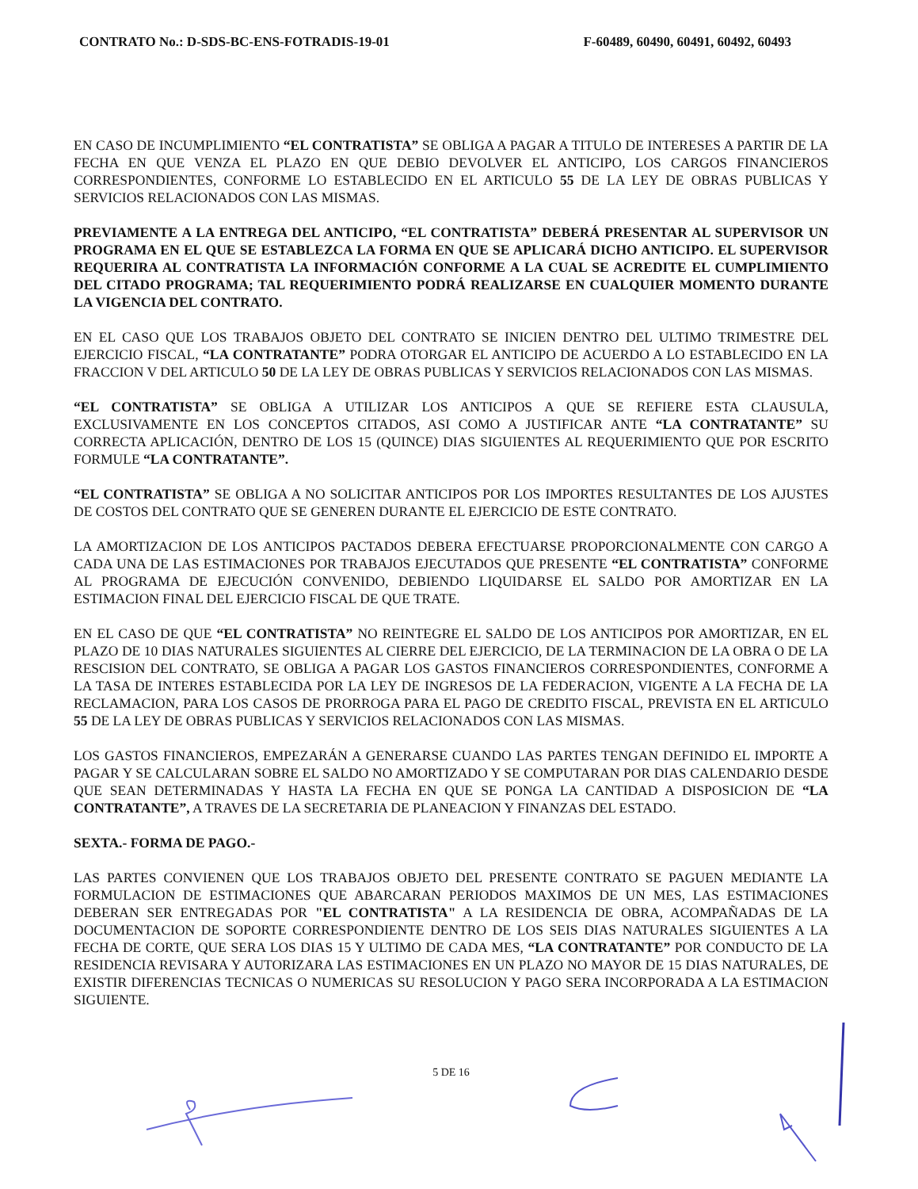CONTRATO No.: D-SDS-BC-ENS-FOTRADIS-19-01 F-60489, 60490, 60491, 60492, 60493
EN CASO DE INCUMPLIMIENTO “EL CONTRATISTA” SE OBLIGA A PAGAR A TITULO DE INTERESES A PARTIR DE LA FECHA EN QUE VENZA EL PLAZO EN QUE DEBIO DEVOLVER EL ANTICIPO, LOS CARGOS FINANCIEROS CORRESPONDIENTES, CONFORME LO ESTABLECIDO EN EL ARTICULO 55 DE LA LEY DE OBRAS PUBLICAS Y SERVICIOS RELACIONADOS CON LAS MISMAS.
PREVIAMENTE A LA ENTREGA DEL ANTICIPO, “EL CONTRATISTA” DEBERÁ PRESENTAR AL SUPERVISOR UN PROGRAMA EN EL QUE SE ESTABLEZCA LA FORMA EN QUE SE APLICARÁ DICHO ANTICIPO. EL SUPERVISOR REQUERIRA AL CONTRATISTA LA INFORMACIÓN CONFORME A LA CUAL SE ACREDITE EL CUMPLIMIENTO DEL CITADO PROGRAMA; TAL REQUERIMIENTO PODRÁ REALIZARSE EN CUALQUIER MOMENTO DURANTE LA VIGENCIA DEL CONTRATO.
EN EL CASO QUE LOS TRABAJOS OBJETO DEL CONTRATO SE INICIEN DENTRO DEL ULTIMO TRIMESTRE DEL EJERCICIO FISCAL, “LA CONTRATANTE” PODRA OTORGAR EL ANTICIPO DE ACUERDO A LO ESTABLECIDO EN LA FRACCION V DEL ARTICULO 50 DE LA LEY DE OBRAS PUBLICAS Y SERVICIOS RELACIONADOS CON LAS MISMAS.
“EL CONTRATISTA” SE OBLIGA A UTILIZAR LOS ANTICIPOS A QUE SE REFIERE ESTA CLAUSULA, EXCLUSIVAMENTE EN LOS CONCEPTOS CITADOS, ASI COMO A JUSTIFICAR ANTE “LA CONTRATANTE” SU CORRECTA APLICACIÓN, DENTRO DE LOS 15 (QUINCE) DIAS SIGUIENTES AL REQUERIMIENTO QUE POR ESCRITO FORMULE “LA CONTRATANTE”.
“EL CONTRATISTA” SE OBLIGA A NO SOLICITAR ANTICIPOS POR LOS IMPORTES RESULTANTES DE LOS AJUSTES DE COSTOS DEL CONTRATO QUE SE GENEREN DURANTE EL EJERCICIO DE ESTE CONTRATO.
LA AMORTIZACION DE LOS ANTICIPOS PACTADOS DEBERA EFECTUARSE PROPORCIONALMENTE CON CARGO A CADA UNA DE LAS ESTIMACIONES POR TRABAJOS EJECUTADOS QUE PRESENTE “EL CONTRATISTA” CONFORME AL PROGRAMA DE EJECUCIÓN CONVENIDO, DEBIENDO LIQUIDARSE EL SALDO POR AMORTIZAR EN LA ESTIMACION FINAL DEL EJERCICIO FISCAL DE QUE TRATE.
EN EL CASO DE QUE “EL CONTRATISTA” NO REINTEGRE EL SALDO DE LOS ANTICIPOS POR AMORTIZAR, EN EL PLAZO DE 10 DIAS NATURALES SIGUIENTES AL CIERRE DEL EJERCICIO, DE LA TERMINACION DE LA OBRA O DE LA RESCISION DEL CONTRATO, SE OBLIGA A PAGAR LOS GASTOS FINANCIEROS CORRESPONDIENTES, CONFORME A LA TASA DE INTERES ESTABLECIDA POR LA LEY DE INGRESOS DE LA FEDERACION, VIGENTE A LA FECHA DE LA RECLAMACION, PARA LOS CASOS DE PRORROGA PARA EL PAGO DE CREDITO FISCAL, PREVISTA EN EL ARTICULO 55 DE LA LEY DE OBRAS PUBLICAS Y SERVICIOS RELACIONADOS CON LAS MISMAS.
LOS GASTOS FINANCIEROS, EMPEZARÁN A GENERARSE CUANDO LAS PARTES TENGAN DEFINIDO EL IMPORTE A PAGAR Y SE CALCULARAN SOBRE EL SALDO NO AMORTIZADO Y SE COMPUTARAN POR DIAS CALENDARIO DESDE QUE SEAN DETERMINADAS Y HASTA LA FECHA EN QUE SE PONGA LA CANTIDAD A DISPOSICION DE “LA CONTRATANTE”, A TRAVES DE LA SECRETARIA DE PLANEACION Y FINANZAS DEL ESTADO.
SEXTA.- FORMA DE PAGO.-
LAS PARTES CONVIENEN QUE LOS TRABAJOS OBJETO DEL PRESENTE CONTRATO SE PAGUEN MEDIANTE LA FORMULACION DE ESTIMACIONES QUE ABARCARAN PERIODOS MAXIMOS DE UN MES, LAS ESTIMACIONES DEBERAN SER ENTREGADAS POR "EL CONTRATISTA" A LA RESIDENCIA DE OBRA, ACOMPAÑADAS DE LA DOCUMENTACION DE SOPORTE CORRESPONDIENTE DENTRO DE LOS SEIS DIAS NATURALES SIGUIENTES A LA FECHA DE CORTE, QUE SERA LOS DIAS 15 Y ULTIMO DE CADA MES, “LA CONTRATANTE” POR CONDUCTO DE LA RESIDENCIA REVISARA Y AUTORIZARA LAS ESTIMACIONES EN UN PLAZO NO MAYOR DE 15 DIAS NATURALES, DE EXISTIR DIFERENCIAS TECNICAS O NUMERICAS SU RESOLUCION Y PAGO SERA INCORPORADA A LA ESTIMACION SIGUIENTE.
5 DE 16